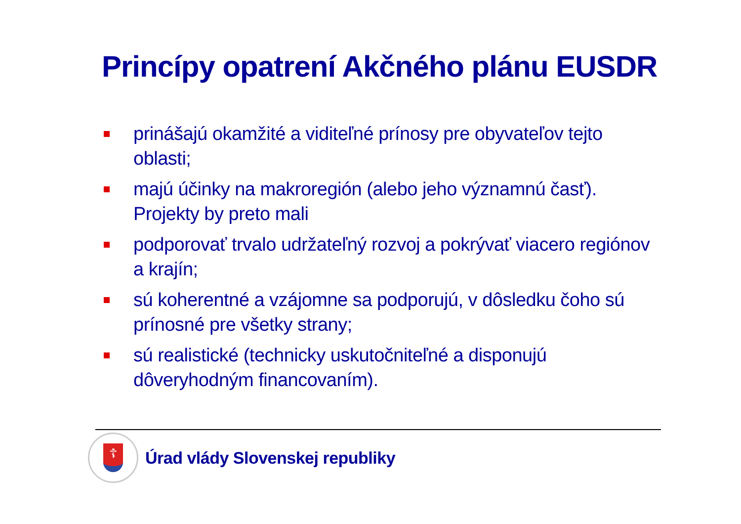Princípy opatrení Akčného plánu EUSDR
prinášajú okamžité a viditeľné prínosy pre obyvateľov tejto oblasti;
majú účinky na makroregión (alebo jeho významnú časť). Projekty by preto mali
podporovať trvalo udržateľný rozvoj a pokrývať viacero regiónov a krajín;
sú koherentné a vzájomne sa podporujú, v dôsledku čoho sú prínosné pre všetky strany;
sú realistické (technicky uskutočniteľné a disponujú dôveryhodným financovaním).
☦
Úrad vlády Slovenskej republiky